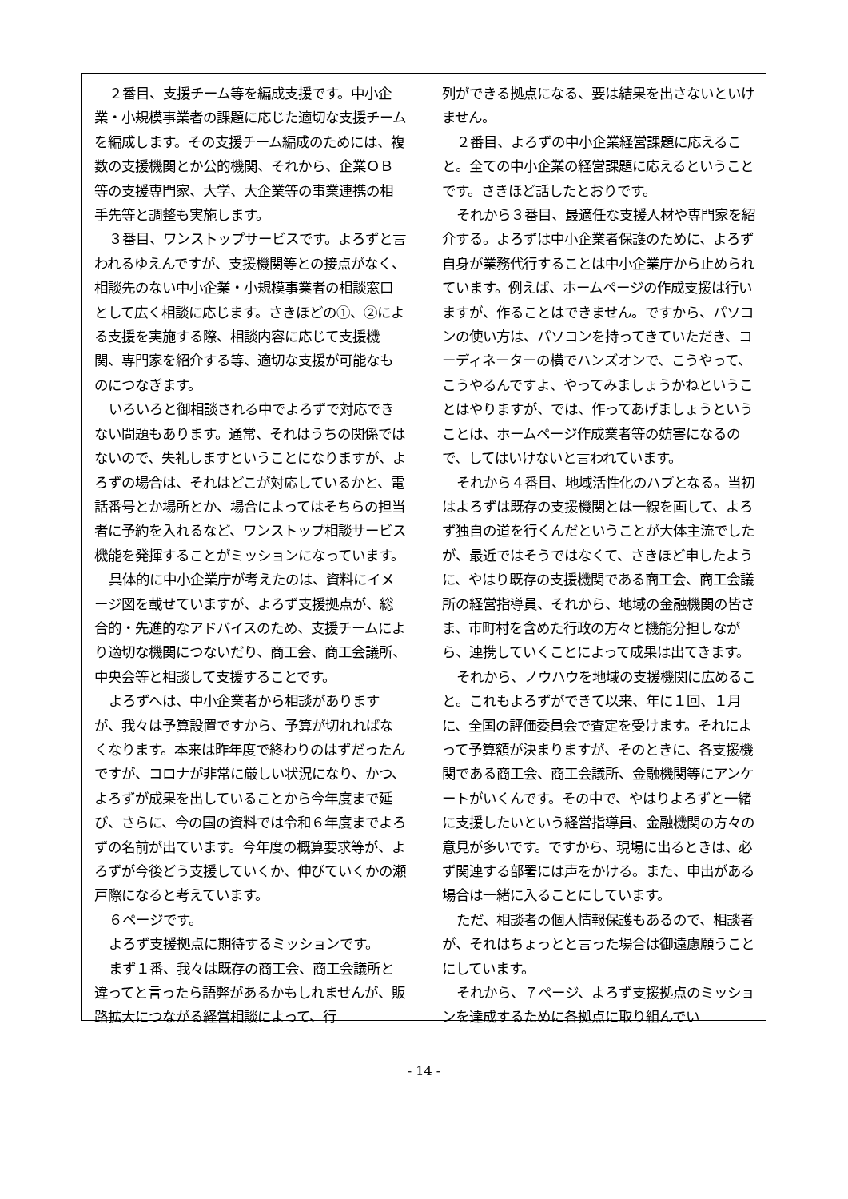２番目、支援チーム等を編成支援です。中小企業・小規模事業者の課題に応じた適切な支援チームを編成します。その支援チーム編成のためには、複数の支援機関とか公的機関、それから、企業ＯＢ等の支援専門家、大学、大企業等の事業連携の相手先等と調整も実施します。
３番目、ワンストップサービスです。よろずと言われるゆえんですが、支援機関等との接点がなく、相談先のない中小企業・小規模事業者の相談窓口として広く相談に応じます。さきほどの①、②による支援を実施する際、相談内容に応じて支援機関、専門家を紹介する等、適切な支援が可能なものにつなぎます。
いろいろと御相談される中でよろずで対応できない問題もあります。通常、それはうちの関係ではないので、失礼しますということになりますが、よろずの場合は、それはどこが対応しているかと、電話番号とか場所とか、場合によってはそちらの担当者に予約を入れるなど、ワンストップ相談サービス機能を発揮することがミッションになっています。
具体的に中小企業庁が考えたのは、資料にイメージ図を載せていますが、よろず支援拠点が、総合的・先進的なアドバイスのため、支援チームにより適切な機関につないだり、商工会、商工会議所、中央会等と相談して支援することです。
よろずへは、中小企業者から相談がありますが、我々は予算設置ですから、予算が切れればなくなります。本来は昨年度で終わりのはずだったんですが、コロナが非常に厳しい状況になり、かつ、よろずが成果を出していることから今年度まで延び、さらに、今の国の資料では令和６年度までよろずの名前が出ています。今年度の概算要求等が、よろずが今後どう支援していくか、伸びていくかの瀬戸際になると考えています。
６ページです。
よろず支援拠点に期待するミッションです。
まず１番、我々は既存の商工会、商工会議所と違ってと言ったら語弊があるかもしれませんが、販路拡大につながる経営相談によって、行
列ができる拠点になる、要は結果を出さないといけません。
２番目、よろずの中小企業経営課題に応えること。全ての中小企業の経営課題に応えるということです。さきほど話したとおりです。
それから３番目、最適任な支援人材や専門家を紹介する。よろずは中小企業者保護のために、よろず自身が業務代行することは中小企業庁から止められています。例えば、ホームページの作成支援は行いますが、作ることはできません。ですから、パソコンの使い方は、パソコンを持ってきていただき、コーディネーターの横でハンズオンで、こうやって、こうやるんですよ、やってみましょうかねということはやりますが、では、作ってあげましょうということは、ホームページ作成業者等の妨害になるので、してはいけないと言われています。
それから４番目、地域活性化のハブとなる。当初はよろずは既存の支援機関とは一線を画して、よろず独自の道を行くんだということが大体主流でしたが、最近ではそうではなくて、さきほど申したように、やはり既存の支援機関である商工会、商工会議所の経営指導員、それから、地域の金融機関の皆さま、市町村を含めた行政の方々と機能分担しながら、連携していくことによって成果は出てきます。
それから、ノウハウを地域の支援機関に広めること。これもよろずができて以来、年に１回、１月に、全国の評価委員会で査定を受けます。それによって予算額が決まりますが、そのときに、各支援機関である商工会、商工会議所、金融機関等にアンケートがいくんです。その中で、やはりよろずと一緒に支援したいという経営指導員、金融機関の方々の意見が多いです。ですから、現場に出るときは、必ず関連する部署には声をかける。また、申出がある場合は一緒に入ることにしています。
ただ、相談者の個人情報保護もあるので、相談者が、それはちょっとと言った場合は御遠慮願うことにしています。
それから、７ページ、よろず支援拠点のミッションを達成するために各拠点に取り組んでい
- 14 -